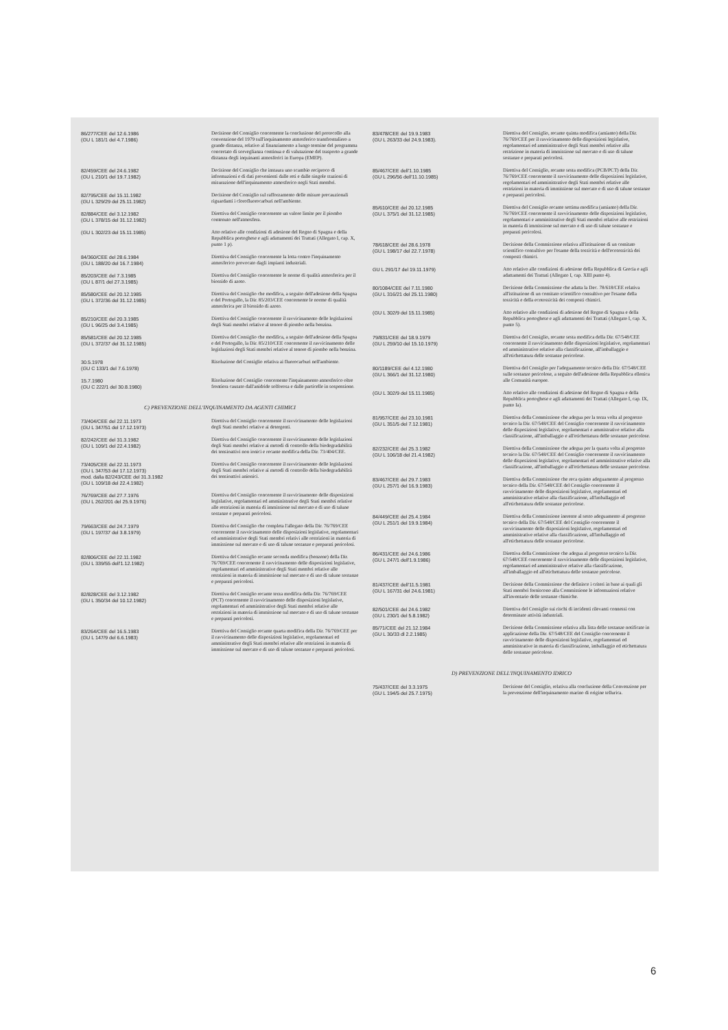| 86/277/CEE del 12.6.1986 (GU L 181/1 del 4.7.1986) | Decisione del Consiglio concernente la conclusione del protocollo alla convenzione del 1979 sull'inquinamento atmosferico transfrontaliero a grande distanza, relativo al finanziamento a lungo termine del programma concertato di sorveglianza continua e di valutazione del trasporto a grande distanza degli inquinanti atmosferici in Europa (EMEP). |
| 82/459/CEE del 24.6.1982 (GU L 210/1 del 19.7.1982) | Decisione del Consiglio che instaura uno scambio reciproco di informazioni e di dati provenienti dalle reti e dalle singole stazioni di misurazione dell'inquinamento atmosferico negli Stati membri. |
| 82/795/CEE del 15.11.1982 (GU L 329/29 del 25.11.1982) | Decisione del Consiglio sul rafforzamento delle misure precauzionali riguardanti i clorofluorocarburi nell'ambiente. |
| 82/884/CEE del 3.12.1982 (GU L 378/15 del 31.12.1982) | Direttiva del Consiglio concernente un valore limite per il piombo contenuto nell'atmosfera. |
| (GU L 302/23 del 15.11.1985) | Atto relativo alle condizioni di adesione del Regno di Spagna e della Repubblica portoghese e agli adattamenti dei Trattati (Allegato I, cap. X, punto 1 p). |
| 84/360/CEE del 28.6.1984 (GU L 188/20 del 16.7.1984) | Direttiva del Consiglio concernente la lotta contro l'inquinamento atmosferico provocato dagli impianti industriali. |
| 85/203/CEE del 7.3.1985 (GU L 87/1 del 27.3.1985) | Direttiva del Consiglio concernente le norme di qualità atmosferica per il biossido di azoto. |
| 85/580/CEE del 20.12.1985 (GU L 372/36 del 31.12.1985) | Direttiva del Consiglio che modifica, a seguito dell'adesione della Spagna e del Portogallo, la Dir. 85/203/CEE concernente le norme di qualità atmosferica per il biossido di azoto. |
| 85/210/CEE del 20.3.1985 (GU L 96/25 del 3.4.1985) | Direttiva del Consiglio concernente il ravvicinamento delle legislazioni degli Stati membri relative al tenore di piombo nella benzina. |
| 85/581/CEE del 20.12.1985 (GU L 372/37 del 31.12.1985) | Direttiva del Consiglio che modifica, a seguito dell'adesione della Spagna e del Portogallo, la Dir. 85/210/CEE concernente il ravvicinamento delle legislazioni degli Stati membri relative al tenore di piombo nella benzina. |
| 30.5.1978 (GU C 133/1 del 7.6.1978) | Risoluzione del Consiglio relativa ai fluorocarburi nell'ambiente. |
| 15.7.1980 (GU C 222/1 del 30.8.1980) | Risoluzione del Consiglio concernente l'inquinamento atmosferico oltre frontiera causato dall'anidride solforosa e dalle particelle in sospensione. |
C) PREVENZIONE DELL'INQUINAMENTO DA AGENTI CHIMICI
| 73/404/CEE del 22.11.1973 (GU L 347/51 del 17.12.1973) | Direttiva del Consiglio concernente il ravvicinamento delle legislazioni degli Stati membri relative ai detergenti. |
| 82/242/CEE del 31.3.1982 (GU L 109/1 del 22.4.1982) | Direttiva del Consiglio concernente il ravvicinamento delle legislazioni degli Stati membri relative ai metodi di controllo della biodegradabilità dei tensioattivi non ionici e recante modifica della Dir. 73/404/CEE. |
| 73/405/CEE del 22.11.1973 (GU L 347/53 del 17.12.1973) mod. dalla 82/243/CEE del 31.3.1982 (GU L 109/18 del 22.4.1982) | Direttiva del Consiglio concernente il ravvicinamento delle legislazioni degli Stati membri relative ai metodi di controllo della biodegradabilità dei tensioattivi anionici. |
| 76/769/CEE del 27.7.1976 (GU L 262/201 del 25.9.1976) | Direttiva del Consiglio concernente il ravvicinamento delle disposizioni legislative, regolamentari ed amministrative degli Stati membri relative alle restrizioni in materia di immissione sul mercato e di uso di talune sostanze e preparati pericolosi. |
| 79/663/CEE del 24.7.1979 (GU L 197/37 del 3.8.1979) | Direttiva del Consiglio che completa l'allegato della Dir. 76/769/CEE concernente il ravvicinamento delle disposizioni legislative, regolamentari ed amministrative degli Stati membri relativi alle restrizioni in materia di immissione sul mercato e di uso di talune sostanze e preparati pericolosi. |
| 82/806/CEE del 22.11.1982 (GU L 339/55 dell'1.12.1982) | Direttiva del Consiglio recante seconda modifica (benzene) della Dir. 76/769/CEE concernente il ravvicinamento delle disposizioni legislative, regolamentari ed amministrative degli Stati membri relative alle restrizioni in materia di immissione sul mercato e di uso di talune sostanze e preparati pericolosi. |
| 82/828/CEE del 3.12.1982 (GU L 350/34 del 10.12.1982) | Direttiva del Consiglio recante terza modifica della Dir. 76/769/CEE (PCT) concernente il ravvicinamento delle disposizioni legislative, regolamentari ed amministrative degli Stati membri relative alle restrizioni in materia di immissione sul mercato e di uso di talune sostanze e preparati pericolosi. |
| 83/264/CEE del 16.5.1983 (GU L 147/9 del 6.6.1983) | Direttiva del Consiglio recante quarta modifica della Dir. 76/769/CEE per il ravvicinamento delle disposizioni legislative, regolamentari ed amministrative degli Stati membri relative alle restrizioni in materia di immissione sul mercato e di uso di talune sostanze e preparati pericolosi. |
| 83/478/CEE del 19.9.1983 (GU L 263/33 del 24.9.1983). | Direttiva del Consiglio, recante quinta modifica (amianto) della Dir. 76/769/CEE per il ravvicinamento delle disposizioni legislative, regolamentari ed amministrative degli Stati membri relative alla restrizione in materia di immissione sul mercato e di uso di talune sostanze e preparati pericolosi. |
| 85/467/CEE dell'1.10.1985 (GU L 296/56 dell'11.10.1985) | Direttiva del Consiglio, recante sesta modifica (PCB/PCT) della Dir. 76/769/CEE concernente il ravvicinamento delle disposizioni legislative, regolamentari ed amministrative degli Stati membri relative alle restrizioni in materia di immissione sul mercato e di uso di talune sostanze e preparati pericolosi. |
| 85/610/CEE del 20.12.1985 (GU L 375/1 del 31.12.1985) | Direttiva del Consiglio recante settima modifica (amianto) della Dir. 76/769/CEE concernente il ravvicinamento delle disposizioni legislative, regolamentari e amministrative degli Stati membri relative alle restrizioni in materia di immissione sul mercato e di uso di talune sostanze e preparati pericolosi. |
| 78/618/CEE del 28.6.1978 (GU L 198/17 del 22.7.1978) | Decisione della Commissione relativa all'istituzione di un comitato scientifico consultivo per l'esame della tossicità e dell'ecotossicità dei composti chimici. |
| GU L 291/17 del 19.11.1979) | Atto relativo alle condizioni di adesione della Repubblica di Grecia e agli adattamenti dei Trattati (Allegato I, cap. XIII punto 4). |
| 80/1084/CEE del 7.11.1980 (GU L 316/21 del 25.11.1980) | Decisione della Commissione che adatta la Dec. 78/618/CEE relativa all'istituzione di un comitato scientifico consultivo per l'esame della tossicità e della ecotossicità dei composti chimici. |
| (GU L 302/9 del 15.11.1985) | Atto relativo alle condizioni di adesione del Regno di Spagna e della Repubblica portoghese e agli adattamenti dei Trattati (Allegato I, cap. X, punto 5). |
| 79/831/CEE del 18.9.1979 (GU L 259/10 del 15.10.1979) | Direttiva del Consiglio, recante sesta modifica della Dir. 67/548/CEE concernente il ravvicinamento delle disposizioni legislative, regolamentari ed amministrative relative alla classificazione, all'imballaggio e all'etichettatura delle sostanze pericolose. |
| 80/1189/CEE del 4.12.1980 (GU L 366/1 del 31.12.1980) | Direttiva del Consiglio per l'adeguamento tecnico della Dir. 67/548/CEE sulle sostanze pericolose, a seguito dell'adesione della Repubblica ellenica alle Comunità europee. |
| (GU L 302/9 del 15.11.1985) | Atto relativo alle condizioni di adesione del Regno di Spagna e della Repubblica portoghese e agli adattamenti dei Trattati (Allegato I, cap. IX, punto Ia). |
| 81/957/CEE del 23.10.1981 (GU L 351/5 del 7.12.1981) | Direttiva della Commissione che adegua per la terza volta al progresso tecnico la Dir. 67/548/CEE del Consiglio concernente il ravvicinamento delle disposizioni legislative, regolamentari e ammistrative relative alla classificazione, all'imballaggio e all'etichettatura delle sostanze pericolose. |
| 82/232/CEE del 25.3.1982 (GU L 106/18 del 21.4.1982) | Direttiva della Commissione che adegua per la quarta volta al progresso tecnico la Dir. 67/548/CEE del Consiglio concernente il ravvicinamento delle disposizioni legislative, regolamentari ed amministrative relative alla classificazione, all'imballaggio e all'etichettatura delle sostanze pericolose. |
| 83/467/CEE del 29.7.1983 (GU L 257/1 del 16.9.1983) | Direttiva della Commissione che reca quinto adeguamento al progresso tecnico della Dir. 67/548/CEE del Consiglio concernente il ravvicinamento delle disposizioni legislative, regolamentari ed amministrative relative alla classificazione, all'imballaggio ed all'etichettatura delle sostanze pericolose. |
| 84/449/CEE del 25.4.1984 (GU L 251/1 del 19.9.1984) | Direttiva della Commissione inerente al sesto adeguamento al progresso tecnico della Dir. 67/548/CEE del Consiglio concernente il ravvicinamento delle disposizioni legislative, regolamentari ed amministrative relative alla classificazione, all'imballaggio ed all'etichettatura delle sostanze pericolose. |
| 86/431/CEE del 24.6.1986 (GU L 247/1 dell'1.9.1986) | Direttiva della Commissione che adegua al progresso tecnico la Dir. 67/548/CEE concernente il ravvicinamento delle disposizioni legislative, regolamentari ed amministrative relative alla classificazione, all'imballaggio ed all'etichettatura delle sostanze pericolose. |
| 81/437/CEE dell'11.5.1981 (GU L 167/31 del 24.6.1981) | Decisione della Commissione che definisce i criteri in base ai quali gli Stati membri forniscono alla Commissione le informazioni relative all'inventario delle sostanze chimiche. |
| 82/501/CEE del 24.6.1982 (GU L 230/1 del 5.8.1982) | Direttiva del Consiglio sui rischi di incidenti rilevanti connessi con determinate attività industriali. |
| 85/71/CEE del 21.12.1984 (GU L 30/33 dl 2.2.1985) | Decisione della Commissione relativa alla lista delle sostanze notificate in applicazione della Dir. 67/548/CEE del Consiglio concernente il ravvicinamento delle disposizioni legislative, regolamentari ed amministrative in materia di classificazione, imballaggio ed etichettatura delle sostanze pericolose. |
D) PREVENZIONE DELL'INQUINAMENTO IDRICO
| 75/437/CEE del 3.3.1975 (GU L 194/5 del 25.7.1975) | Decisione del Consiglio, relativa alla conclusione della Convenzione per la prevenzione dell'inquinamento marino di origine tellurica. |
6